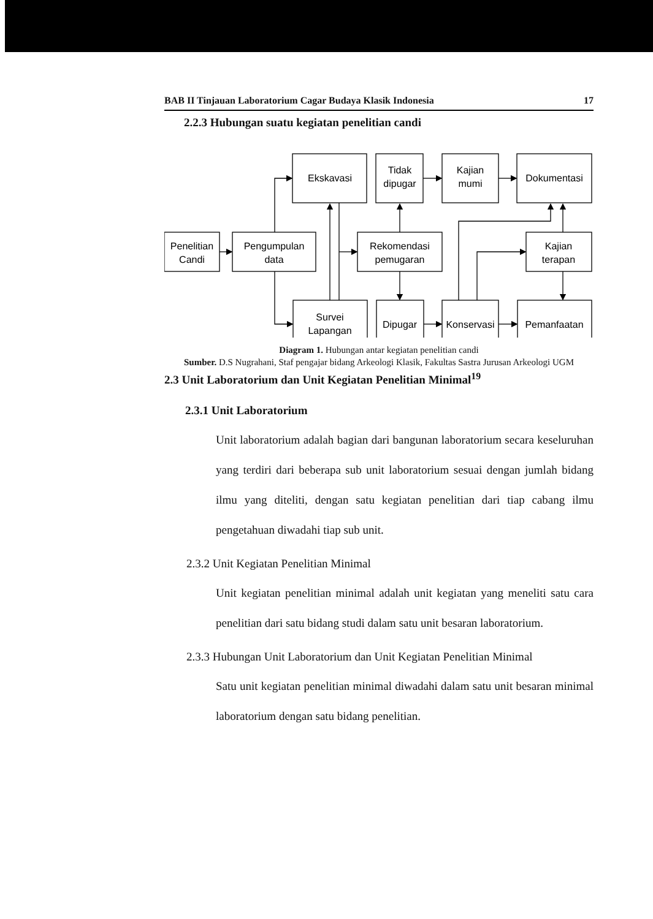BAB II Tinjauan Laboratorium Cagar Budaya Klasik Indonesia 17
2.2.3 Hubungan suatu kegiatan penelitian candi
Ekskavasi
Tidak
dipugar
Kajian
mumi
Dokumentasi
Penelitian
Candi
Pengumpulan
data
Rekomendasi
pemugaran
Kajian
terapan
Survei
Lapangan
Dipugar
Konservasi
Pemanfaatan
Diagram 1. Hubungan antar kegiatan penelitian candi
Sumber. D.S Nugrahani, Staf pengajar bidang Arkeologi Klasik, Fakultas Sastra Jurusan Arkeologi UGM
2.3 Unit Laboratorium dan Unit Kegiatan Penelitian Minimal<sup>19</sup>
2.3.1 Unit Laboratorium
Unit laboratorium adalah bagian dari bangunan laboratorium secara keseluruhan yang terdiri dari beberapa sub unit laboratorium sesuai dengan jumlah bidang ilmu yang diteliti, dengan satu kegiatan penelitian dari tiap cabang ilmu pengetahuan diwadahi tiap sub unit.
2.3.2 Unit Kegiatan Penelitian Minimal
Unit kegiatan penelitian minimal adalah unit kegiatan yang meneliti satu cara penelitian dari satu bidang studi dalam satu unit besaran laboratorium.
2.3.3 Hubungan Unit Laboratorium dan Unit Kegiatan Penelitian Minimal
Satu unit kegiatan penelitian minimal diwadahi dalam satu unit besaran minimal laboratorium dengan satu bidang penelitian.